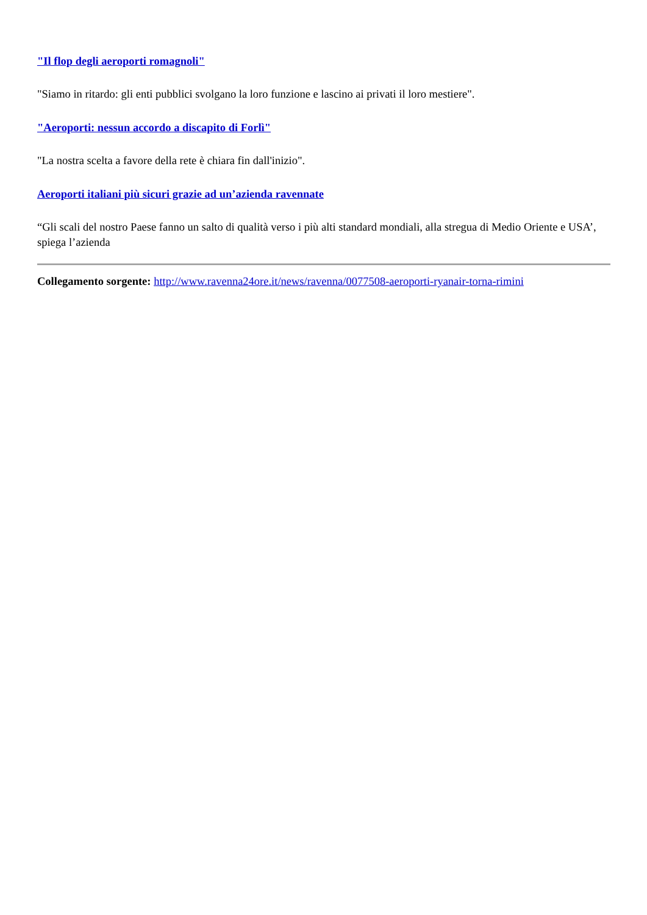"Il flop degli aeroporti romagnoli"
"Siamo in ritardo: gli enti pubblici svolgano la loro funzione e lascino ai privati il loro mestiere".
"Aeroporti: nessun accordo a discapito di Forlì"
"La nostra scelta a favore della rete è chiara fin dall'inizio".
Aeroporti italiani più sicuri grazie ad un’azienda ravennate
“Gli scali del nostro Paese fanno un salto di qualità verso i più alti standard mondiali, alla stregua di Medio Oriente e USA’, spiega l’azienda
Collegamento sorgente: http://www.ravenna24ore.it/news/ravenna/0077508-aeroporti-ryanair-torna-rimini